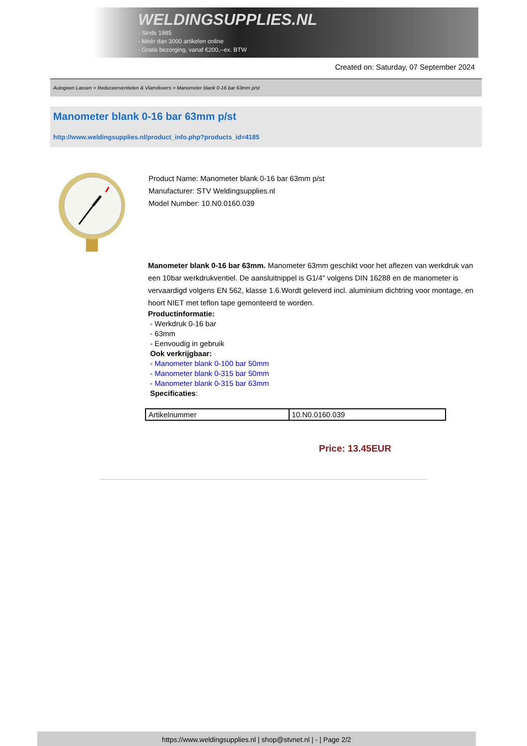WELDINGSUPPLIES.NL
- Sinds 1985
- Méér dan 3000 artikelen online
- Gratis bezorging, vanaf €200,--ex. BTW
Created on: Saturday, 07 September 2024
Autogeen Lassen > Reduceerventielen & Vlamdovers > Manometer blank 0-16 bar 63mm p/st
Manometer blank 0-16 bar 63mm p/st
http://www.weldingsupplies.nl/product_info.php?products_id=4185
Product Name: Manometer blank 0-16 bar 63mm p/st
Manufacturer: STV Weldingsupplies.nl
Model Number: 10.N0.0160.039
Manometer blank 0-16 bar 63mm. Manometer 63mm geschikt voor het aflezen van werkdruk van een 10bar werkdrukventiel. De aansluitnippel is G1/4" volgens DIN 16288 en de manometer is vervaardigd volgens EN 562, klasse 1.6.Wordt geleverd incl. aluminium dichtring voor montage, en hoort NIET met teflon tape gemonteerd te worden.
Productinformatie:
- Werkdruk 0-16 bar
- 63mm
- Eenvoudig in gebruik
Ook verkrijgbaar:
- Manometer blank 0-100 bar 50mm
- Manometer blank 0-315 bar 50mm
- Manometer blank 0-315 bar 63mm
Specificaties:
| Artikelnummer | 10.N0.0160.039 |
Price: 13.45EUR
https://www.weldingsupplies.nl | shop@stvnet.nl | - | Page 2/2